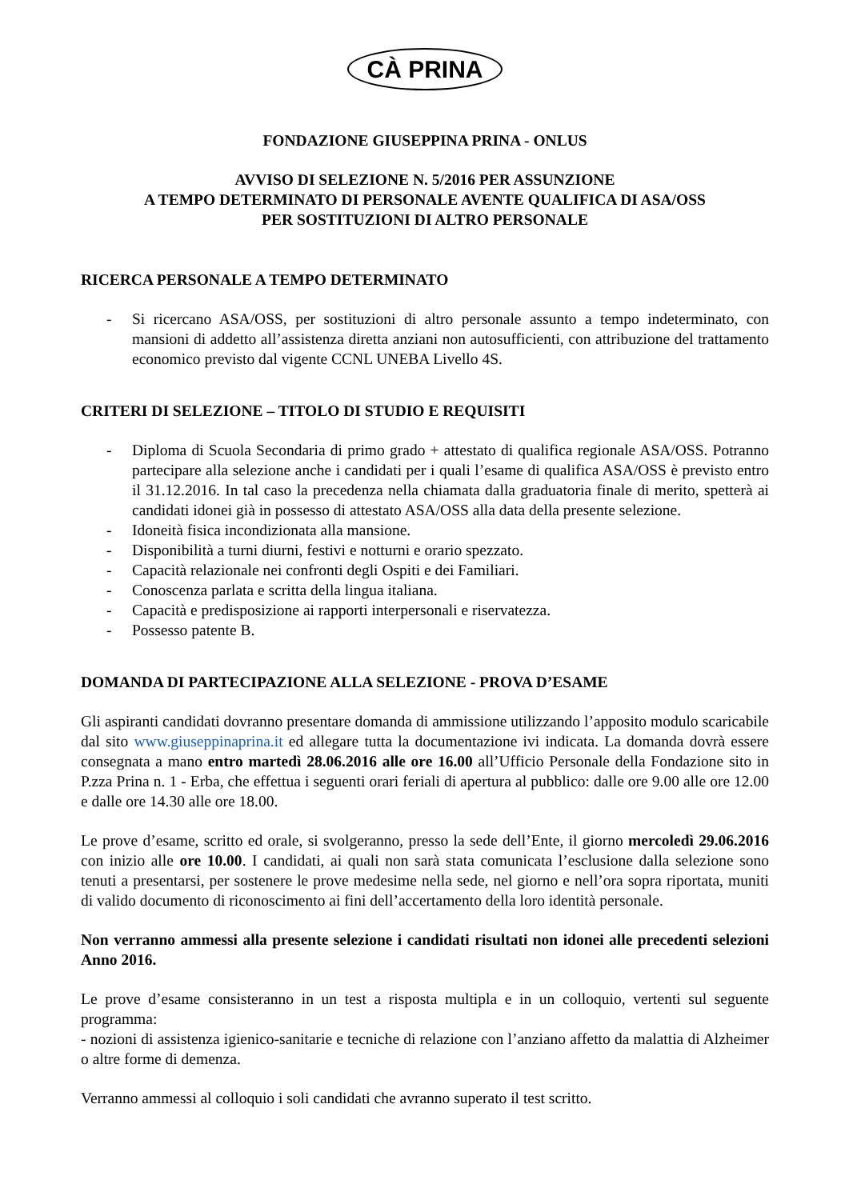CÀ PRINA
FONDAZIONE GIUSEPPINA PRINA - ONLUS
AVVISO DI SELEZIONE N. 5/2016 PER ASSUNZIONE
A TEMPO DETERMINATO DI PERSONALE AVENTE QUALIFICA DI ASA/OSS
PER SOSTITUZIONI DI ALTRO PERSONALE
RICERCA PERSONALE A TEMPO DETERMINATO
- Si ricercano ASA/OSS, per sostituzioni di altro personale assunto a tempo indeterminato, con mansioni di addetto all’assistenza diretta anziani non autosufficienti, con attribuzione del trattamento economico previsto dal vigente CCNL UNEBA Livello 4S.
CRITERI DI SELEZIONE – TITOLO DI STUDIO E REQUISITI
- Diploma di Scuola Secondaria di primo grado + attestato di qualifica regionale ASA/OSS. Potranno partecipare alla selezione anche i candidati per i quali l’esame di qualifica ASA/OSS è previsto entro il 31.12.2016. In tal caso la precedenza nella chiamata dalla graduatoria finale di merito, spetterà ai candidati idonei già in possesso di attestato ASA/OSS alla data della presente selezione.
- Idoneità fisica incondizionata alla mansione.
- Disponibilità a turni diurni, festivi e notturni e orario spezzato.
- Capacità relazionale nei confronti degli Ospiti e dei Familiari.
- Conoscenza parlata e scritta della lingua italiana.
- Capacità e predisposizione ai rapporti interpersonali e riservatezza.
- Possesso patente B.
DOMANDA DI PARTECIPAZIONE ALLA SELEZIONE - PROVA D’ESAME
Gli aspiranti candidati dovranno presentare domanda di ammissione utilizzando l’apposito modulo scaricabile dal sito www.giuseppinaprina.it ed allegare tutta la documentazione ivi indicata. La domanda dovrà essere consegnata a mano entro martedì 28.06.2016 alle ore 16.00 all’Ufficio Personale della Fondazione sito in P.zza Prina n. 1 - Erba, che effettua i seguenti orari feriali di apertura al pubblico: dalle ore 9.00 alle ore 12.00 e dalle ore 14.30 alle ore 18.00.
Le prove d’esame, scritto ed orale, si svolgeranno, presso la sede dell’Ente, il giorno mercoledì 29.06.2016 con inizio alle ore 10.00. I candidati, ai quali non sarà stata comunicata l’esclusione dalla selezione sono tenuti a presentarsi, per sostenere le prove medesime nella sede, nel giorno e nell’ora sopra riportata, muniti di valido documento di riconoscimento ai fini dell’accertamento della loro identità personale.
Non verranno ammessi alla presente selezione i candidati risultati non idonei alle precedenti selezioni Anno 2016.
Le prove d’esame consisteranno in un test a risposta multipla e in un colloquio, vertenti sul seguente programma:
- nozioni di assistenza igienico-sanitarie e tecniche di relazione con l’anziano affetto da malattia di Alzheimer o altre forme di demenza.
Verranno ammessi al colloquio i soli candidati che avranno superato il test scritto.